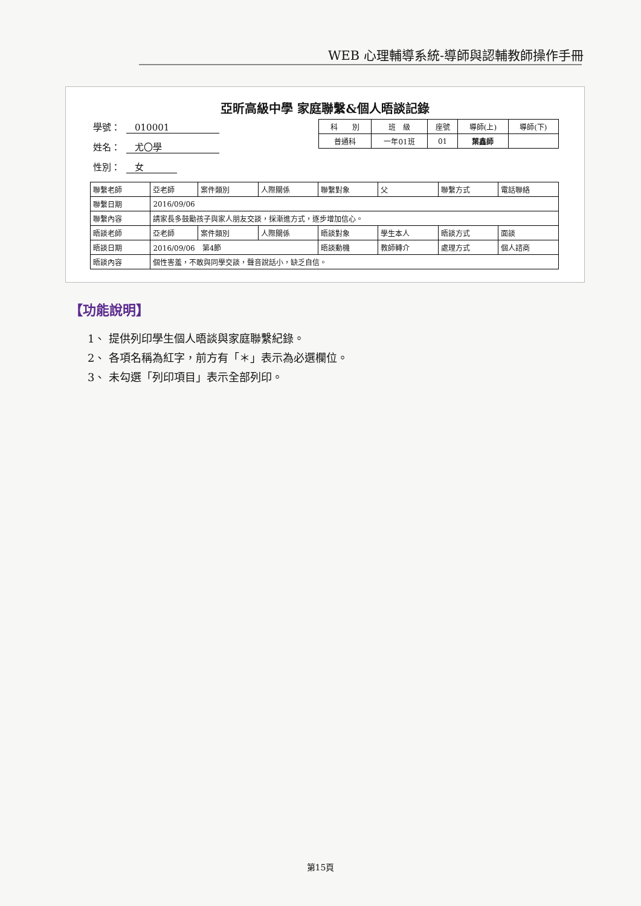WEB 心理輔導系統-導師與認輔教師操作手冊
亞昕高級中學 家庭聯繫&個人晤談記錄
學號： 010001
姓名： 尤〇學
性別： 女
| 科 別 | 班 級 | 座號 | 導師(上) | 導師(下) |
| 普通科 | 一年01班 | 01 | 葉鑫師 | |
| 聯繫老師 | 亞老師 | 案件類別 | 人際關係 | 聯繫對象 | 父 | 聯繫方式 | 電話聯絡 |
| 聯繫日期 | 2016/09/06 | | | | | | |
| 聯繫內容 | 請家長多鼓勵孩子與家人朋友交談，採漸進方式，逐步增加信心。 | | | | | | |
| 晤談老師 | 亞老師 | 案件類別 | 人際關係 | 晤談對象 | 學生本人 | 晤談方式 | 面談 |
| 晤談日期 | 2016/09/06 第4節 | | | 晤談動機 | 教師轉介 | 處理方式 | 個人諮商 |
| 晤談內容 | 個性害羞，不敢與同學交談，聲音說話小，缺乏自信。 | | | | | | |
【功能說明】
1、 提供列印學生個人晤談與家庭聯繫紀錄。
2、 各項名稱為紅字，前方有「＊」表示為必選欄位。
3、 未勾選「列印項目」表示全部列印。
第15頁